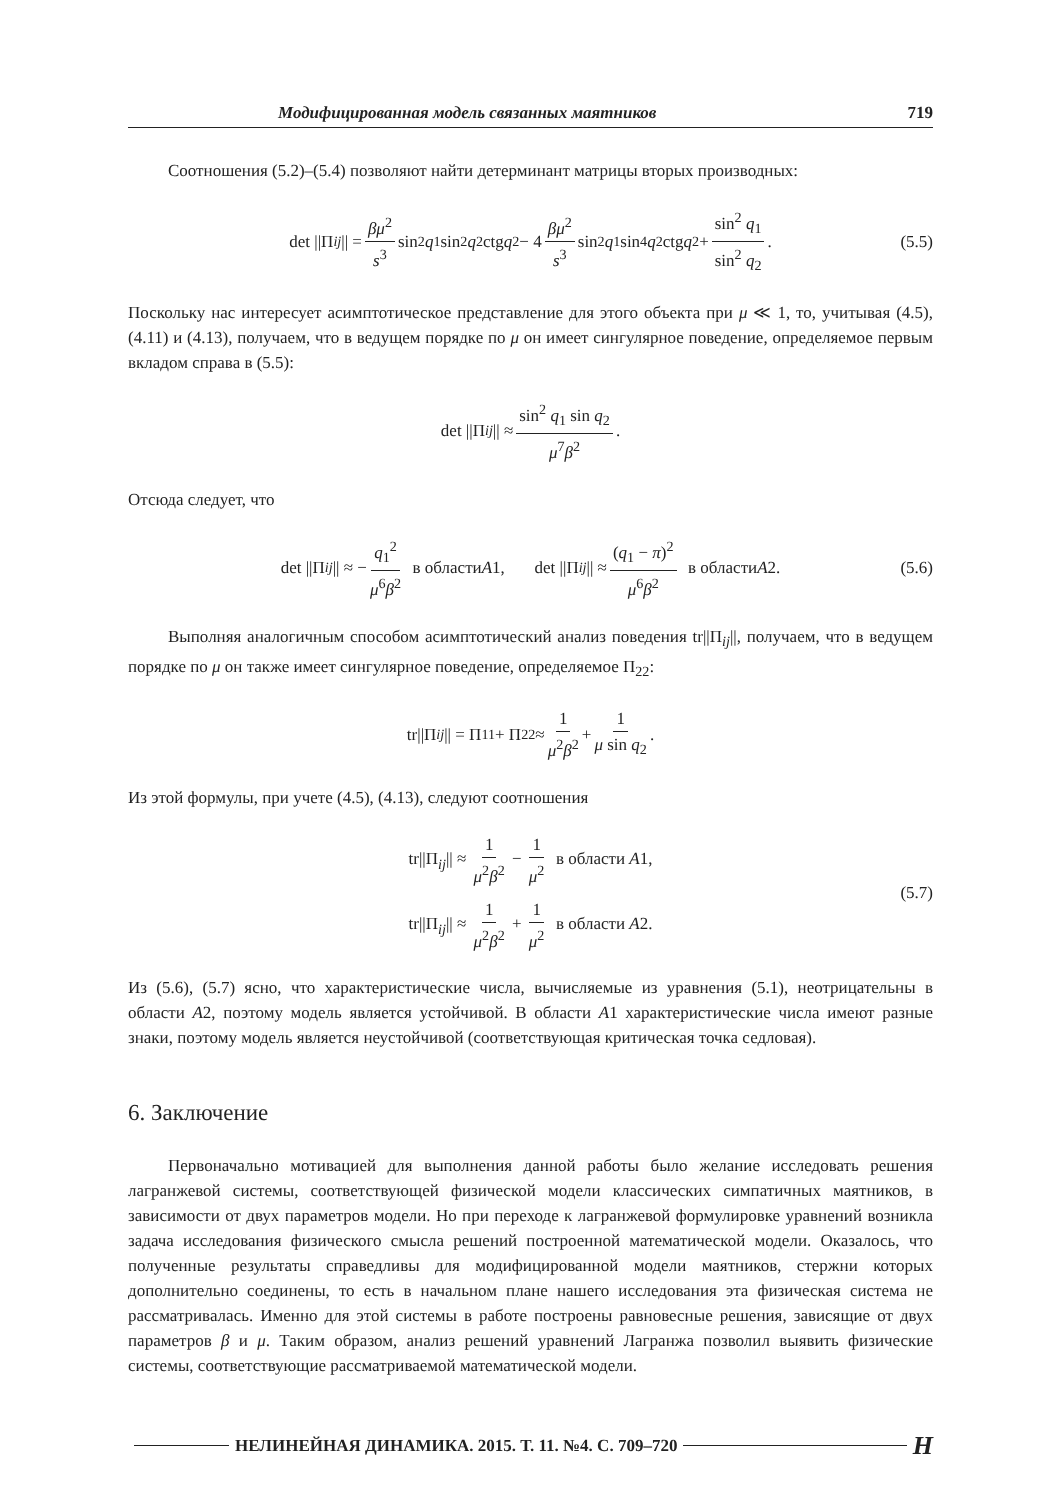Модифицированная модель связанных маятников 719
Соотношения (5.2)–(5.4) позволяют найти детерминант матрицы вторых производных:
det ||Π<sub>ij</sub> || = βμ<sup>2</sup> s<sup>3</sup> sin<sup>2</sup> q<sub>1</sub> sin<sup>2</sup> q<sub>2</sub> ctg q<sub>2</sub> − 4 βμ<sup>2</sup> s<sup>3</sup> sin<sup>2</sup> q<sub>1</sub> sin<sup>4</sup> q<sub>2</sub> ctg q<sub>2</sub> + sin<sup>2</sup> q<sub>1</sub> sin<sup>2</sup> q<sub>2</sub>. (5.5)
Поскольку нас интересует асимптотическое представление для этого объекта при μ ≪ 1, то, учитывая (4.5), (4.11) и (4.13), получаем, что в ведущем порядке по μ он имеет сингулярное поведение, определяемое первым вкладом справа в (5.5):
det ||Π<sub>ij</sub> || ≈ sin<sup>2</sup> q<sub>1</sub> sin q<sub>2</sub> μ<sup>7</sup>β<sup>2</sup>.
Отсюда следует, что
det ||Π<sub>ij</sub> || ≈ − q<sub>1</sub><sup>2</sup> μ<sup>6</sup>β<sup>2</sup> в области A 1, det ||Π<sub>ij</sub> || ≈ (q<sub>1</sub> − π)<sup>2</sup> μ<sup>6</sup>β<sup>2</sup> в области A 2. (5.6)
Выполняя аналогичным способом асимптотический анализ поведения tr||Π<sub>ij</sub>||, получаем, что в ведущем порядке по μ он также имеет сингулярное поведение, определяемое Π<sub>22</sub>:
tr||Π<sub>ij</sub> || = Π<sub>11</sub> + Π<sub>22</sub> ≈ 1 μ<sup>2</sup>β<sup>2</sup> + 1 μ sin q<sub>2</sub>.
Из этой формулы, при учете (4.5), (4.13), следуют соотношения
tr||Π<sub>ij</sub>|| ≈ 1 μ<sup>2</sup>β<sup>2</sup> − 1 μ<sup>2</sup> в области A1,
tr||Π<sub>ij</sub>|| ≈ 1 μ<sup>2</sup>β<sup>2</sup> + 1 μ<sup>2</sup> в области A2.
(5.7)
Из (5.6), (5.7) ясно, что характеристические числа, вычисляемые из уравнения (5.1), неотрицательны в области A2, поэтому модель является устойчивой. В области A1 характеристические числа имеют разные знаки, поэтому модель является неустойчивой (соответствующая критическая точка седловая).
6. Заключение
Первоначально мотивацией для выполнения данной работы было желание исследовать решения лагранжевой системы, соответствующей физической модели классических симпатичных маятников, в зависимости от двух параметров модели. Но при переходе к лагранжевой формулировке уравнений возникла задача исследования физического смысла решений построенной математической модели. Оказалось, что полученные результаты справедливы для модифицированной модели маятников, стержни которых дополнительно соединены, то есть в начальном плане нашего исследования эта физическая система не рассматривалась. Именно для этой системы в работе построены равновесные решения, зависящие от двух параметров β и μ. Таким образом, анализ решений уравнений Лагранжа позволил выявить физические системы, соответствующие рассматриваемой математической модели.
НЕЛИНЕЙНАЯ ДИНАМИКА. 2015. Т. 11. №4. С. 709–720 H